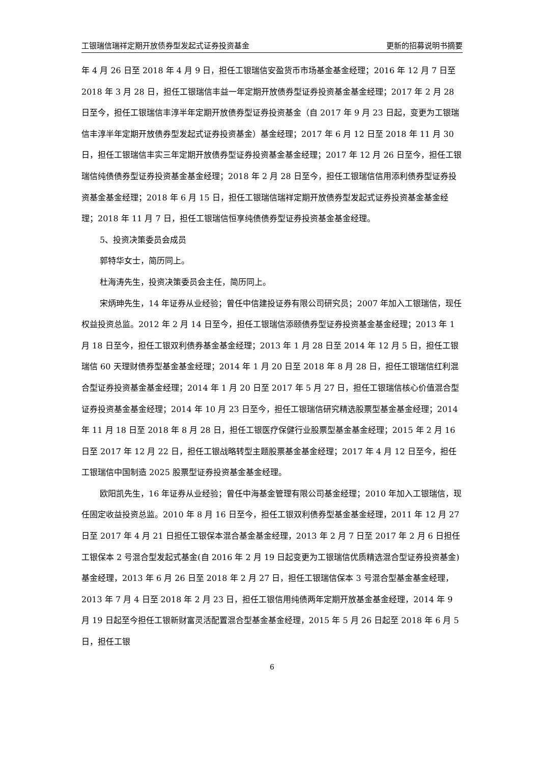工银瑞信瑞祥定期开放债券型发起式证券投资基金 更新的招募说明书摘要
年 4 月 26 日至 2018 年 4 月 9 日，担任工银瑞信安盈货币市场基金基金经理；2016 年 12 月 7 日至 2018 年 3 月 28 日，担任工银瑞信丰益一年定期开放债券型证券投资基金基金经理；2017 年 2 月 28 日至今，担任工银瑞信丰淳半年定期开放债券型证券投资基金（自 2017 年 9 月 23 日起，变更为工银瑞信丰淳半年定期开放债券型发起式证券投资基金）基金经理；2017 年 6 月 12 日至 2018 年 11 月 30 日，担任工银瑞信丰实三年定期开放债券型证券投资基金基金经理；2017 年 12 月 26 日至今，担任工银瑞信纯债债券型证券投资基金基金经理；2018 年 2 月 28 日至今，担任工银瑞信信用添利债券型证券投资基金基金经理；2018 年 6 月 15 日，担任工银瑞信瑞祥定期开放债券型发起式证券投资基金基金经理；2018 年 11 月 7 日，担任工银瑞信恒享纯债债券型证券投资基金基金经理。
5、投资决策委员会成员
郭特华女士，简历同上。
杜海涛先生，投资决策委员会主任，简历同上。
宋炳珅先生，14 年证券从业经验；曾任中信建投证券有限公司研究员；2007 年加入工银瑞信，现任权益投资总监。2012 年 2 月 14 日至今，担任工银瑞信添颐债券型证券投资基金基金经理；2013 年 1 月 18 日至今，担任工银双利债券基金基金经理；2013 年 1 月 28 日至 2014 年 12 月 5 日，担任工银瑞信 60 天理财债券型基金基金经理；2014 年 1 月 20 日至 2018 年 8 月 28 日，担任工银瑞信红利混合型证券投资基金基金经理；2014 年 1 月 20 日至 2017 年 5 月 27 日，担任工银瑞信核心价值混合型证券投资基金基金经理；2014 年 10 月 23 日至今，担任工银瑞信研究精选股票型基金基金经理；2014 年 11 月 18 日至 2018 年 8 月 28 日，担任工银医疗保健行业股票型基金基金经理；2015 年 2 月 16 日至 2017 年 12 月 22 日，担任工银战略转型主题股票基金基金经理；2017 年 4 月 12 日至今，担任工银瑞信中国制造 2025 股票型证券投资基金基金经理。
欧阳凯先生，16 年证券从业经验；曾任中海基金管理有限公司基金经理；2010 年加入工银瑞信，现任固定收益投资总监。2010 年 8 月 16 日至今，担任工银双利债券型基金基金经理，2011 年 12 月 27 日至 2017 年 4 月 21 日担任工银保本混合基金基金经理，2013 年 2 月 7 日至 2017 年 2 月 6 日担任工银保本 2 号混合型发起式基金(自 2016 年 2 月 19 日起变更为工银瑞信优质精选混合型证券投资基金)基金经理，2013 年 6 月 26 日至 2018 年 2 月 27 日，担任工银瑞信保本 3 号混合型基金基金经理， 2013 年 7 月 4 日至 2018 年 2 月 23 日，担任工银信用纯债两年定期开放基金基金经理，2014 年 9 月 19 日起至今担任工银新财富灵活配置混合型基金基金经理，2015 年 5 月 26 日起至 2018 年 6 月 5 日，担任工银
6